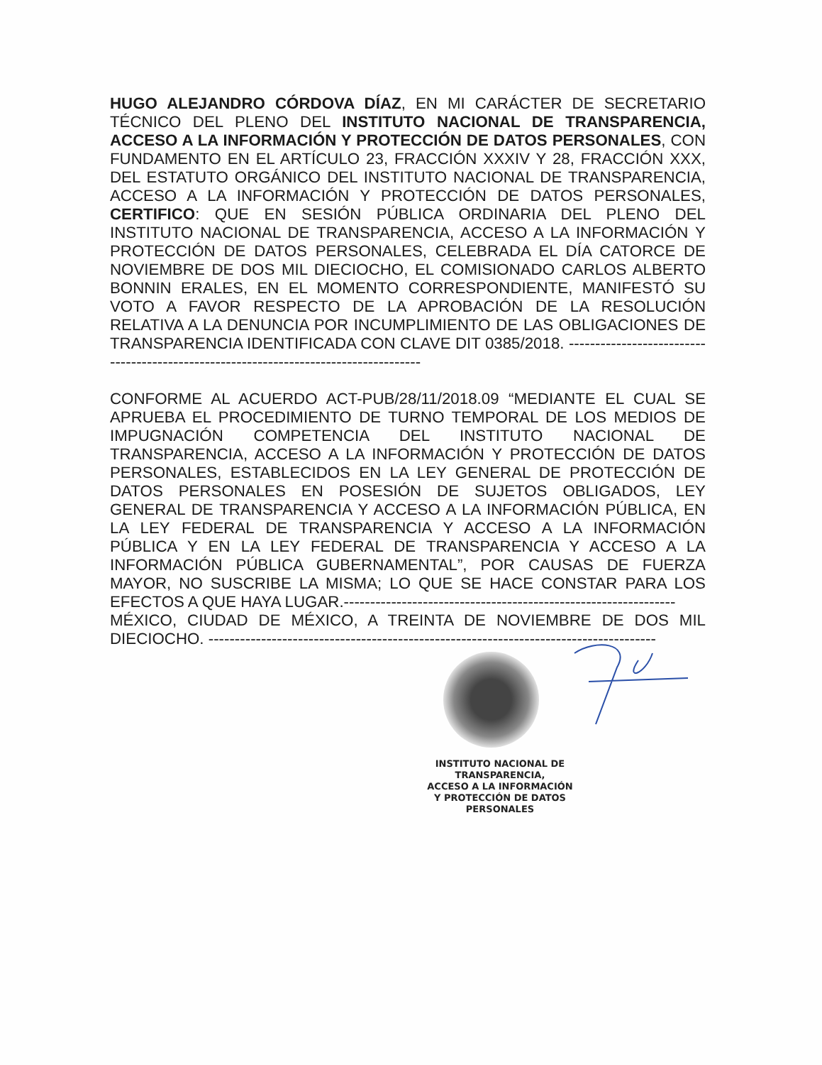HUGO ALEJANDRO CÓRDOVA DÍAZ, EN MI CARÁCTER DE SECRETARIO TÉCNICO DEL PLENO DEL INSTITUTO NACIONAL DE TRANSPARENCIA, ACCESO A LA INFORMACIÓN Y PROTECCIÓN DE DATOS PERSONALES, CON FUNDAMENTO EN EL ARTÍCULO 23, FRACCIÓN XXXIV Y 28, FRACCIÓN XXX, DEL ESTATUTO ORGÁNICO DEL INSTITUTO NACIONAL DE TRANSPARENCIA, ACCESO A LA INFORMACIÓN Y PROTECCIÓN DE DATOS PERSONALES, CERTIFICO: QUE EN SESIÓN PÚBLICA ORDINARIA DEL PLENO DEL INSTITUTO NACIONAL DE TRANSPARENCIA, ACCESO A LA INFORMACIÓN Y PROTECCIÓN DE DATOS PERSONALES, CELEBRADA EL DÍA CATORCE DE NOVIEMBRE DE DOS MIL DIECIOCHO, EL COMISIONADO CARLOS ALBERTO BONNIN ERALES, EN EL MOMENTO CORRESPONDIENTE, MANIFESTÓ SU VOTO A FAVOR RESPECTO DE LA APROBACIÓN DE LA RESOLUCIÓN RELATIVA A LA DENUNCIA POR INCUMPLIMIENTO DE LAS OBLIGACIONES DE TRANSPARENCIA IDENTIFICADA CON CLAVE DIT 0385/2018. -------------------------------------------------------------------------------------
CONFORME AL ACUERDO ACT-PUB/28/11/2018.09 “MEDIANTE EL CUAL SE APRUEBA EL PROCEDIMIENTO DE TURNO TEMPORAL DE LOS MEDIOS DE IMPUGNACIÓN COMPETENCIA DEL INSTITUTO NACIONAL DE TRANSPARENCIA, ACCESO A LA INFORMACIÓN Y PROTECCIÓN DE DATOS PERSONALES, ESTABLECIDOS EN LA LEY GENERAL DE PROTECCIÓN DE DATOS PERSONALES EN POSESIÓN DE SUJETOS OBLIGADOS, LEY GENERAL DE TRANSPARENCIA Y ACCESO A LA INFORMACIÓN PÚBLICA, EN LA LEY FEDERAL DE TRANSPARENCIA Y ACCESO A LA INFORMACIÓN PÚBLICA Y EN LA LEY FEDERAL DE TRANSPARENCIA Y ACCESO A LA INFORMACIÓN PÚBLICA GUBERNAMENTAL”, POR CAUSAS DE FUERZA MAYOR, NO SUSCRIBE LA MISMA; LO QUE SE HACE CONSTAR PARA LOS EFECTOS A QUE HAYA LUGAR.---------------------------------------------------------------
MÉXICO, CIUDAD DE MÉXICO, A TREINTA DE NOVIEMBRE DE DOS MIL DIECIOCHO. -------------------------------------------------------------------------------------
INSTITUTO NACIONAL DE
TRANSPARENCIA,
ACCESO A LA INFORMACIÓN
Y PROTECCIÓN DE DATOS
PERSONALES